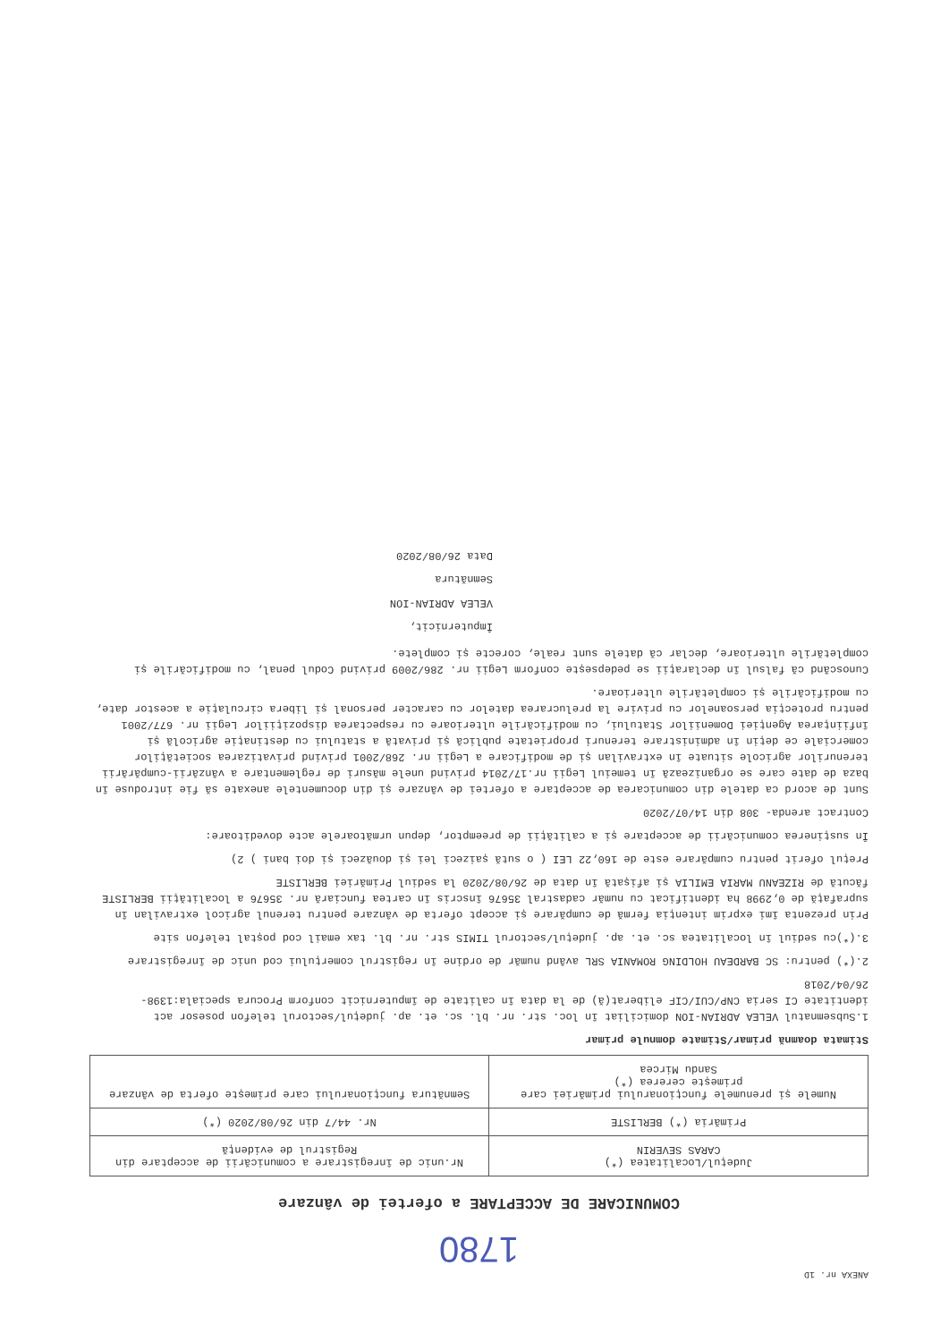ANEXA nr. 1D
1780
COMUNICARE DE ACCEPTARE a ofertei de vânzare
| Județul/Localitatea (*) CARAS SEVERIN | Nr.unic de înregistrare a comunicării de acceptare din Registrul de evidență |
| Primăria (*) BERLISTE | Nr. 44/7 din 26/08/2020 (*) |
| Numele și prenumele funcționarului primăriei care primește cererea (*) Sandu Mircea | Semnătura funcționarului care primește oferta de vânzare |
Stimata doamnă primar/Stimate domnule primar
1.Subsemnatul VELEA ADRIAN-ION domiciliat în loc. str. nr. bl. sc. et. ap. județul/sectorul telefon posesor act identitate CI seria CNP/CUI/CIF eliberat(ă) de la data în calitate de împuternicit conform Procura speciala:1398-26/04/2018
2.(*) pentru: SC BARDEAU HOLDING ROMANIA SRL având număr de ordine în registrul comerțului cod unic de înregistrare
3.(*)cu sediul în localitatea sc. et. ap. județul/sectorul TIMIS str. nr. bl. tax email cod poștal telefon site
Prin prezenta îmi exprim intenția fermă de cumpărare și accept oferta de vânzare pentru terenul agricol extravilan în suprafață de 0,2998 ha identificat cu număr cadastral 35676 înscris în cartea funciară nr. 35676 a localității BERLISTE făcută de RIZEANU MARIA EMILIA și afișată în data de 26/08/2020 la sediul Primăriei BERLISTE
Prețul oferit pentru cumpărare este de 160,22 LEI ( o sută șaizeci lei și douăzeci și doi bani ) 2)
În susținerea comunicării de acceptare și a calității de preemptor, depun următoarele acte doveditoare:
Contract arenda- 308 din 14/07/2020
Sunt de acord ca datele din comunicarea de acceptare a ofertei de vânzare și din documentele anexate să fie introduse în baza de date care se organizează în temeiul Legii nr.17/2014 privind unele măsuri de reglementare a vânzării-cumpărării terenurilor agricole situate în extravilan și de modificare a Legii nr. 268/2001 privind privatizarea societăților comerciale ce dețin în administrare terenuri proprietate publică și privată a statului cu destinație agricolă și înființarea Agenției Domeniilor Statului, cu modificările ulterioare cu respectarea dispozițiilor Legii nr. 677/2001 pentru protecția persoanelor cu privire la prelucrarea datelor cu caracter personal și libera circulație a acestor date, cu modificările și completările ulterioare.
Cunoscând că falsul în declarații se pedepsește conform Legii nr. 286/2009 privind Codul penal, cu modificările și completările ulterioare, declar că datele sunt reale, corecte și complete.
Împuternicit,
VELEA ADRIAN-ION
Semnătura
Data 26/08/2020